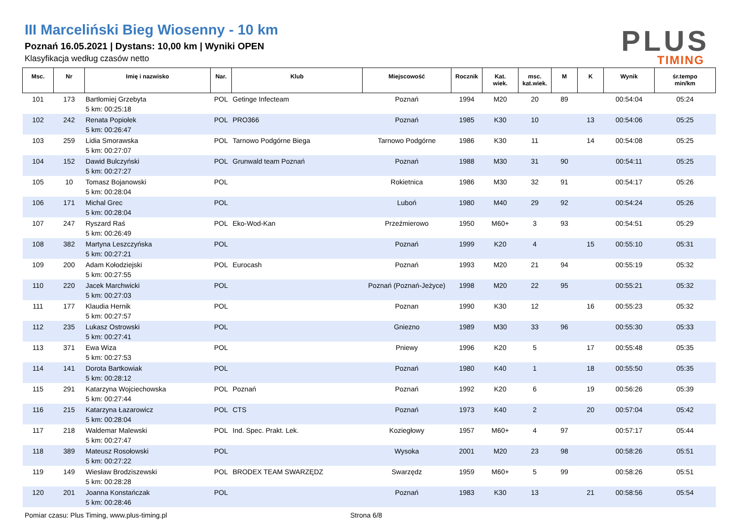III Marceliński Bieg Wiosenny - 10 km
Poznań 16.05.2021 | Dystans: 10,00 km | Wyniki OPEN
Klasyfikacja według czasów netto
PLUS
TIMING
| Msc. | Nr | Imię i nazwisko | Nar. | Klub | Miejscowość | Rocznik | Kat. wiek. | msc. kat.wiek. | M | K | Wynik | śr.tempo min/km |
| --- | --- | --- | --- | --- | --- | --- | --- | --- | --- | --- | --- | --- |
| 101 | 173 | Bartłomiej Grzebyta 5 km: 00:25:18 | POL | Getinge Infecteam | Poznań | 1994 | M20 | 20 | 89 | | 00:54:04 | 05:24 |
| 102 | 242 | Renata Popiołek 5 km: 00:26:47 | POL | PRO366 | Poznań | 1985 | K30 | 10 | | 13 | 00:54:06 | 05:25 |
| 103 | 259 | Lidia Smorawska 5 km: 00:27:07 | POL | Tarnowo Podgórne Biega | Tarnowo Podgórne | 1986 | K30 | 11 | | 14 | 00:54:08 | 05:25 |
| 104 | 152 | Dawid Bulczyński 5 km: 00:27:27 | POL | Grunwald team Poznań | Poznań | 1988 | M30 | 31 | 90 | | 00:54:11 | 05:25 |
| 105 | 10 | Tomasz Bojanowski 5 km: 00:28:04 | POL | | Rokietnica | 1986 | M30 | 32 | 91 | | 00:54:17 | 05:26 |
| 106 | 171 | Michal Grec 5 km: 00:28:04 | POL | | Luboń | 1980 | M40 | 29 | 92 | | 00:54:24 | 05:26 |
| 107 | 247 | Ryszard Raś 5 km: 00:26:49 | POL | Eko-Wod-Kan | Przeźmierowo | 1950 | M60+ | 3 | 93 | | 00:54:51 | 05:29 |
| 108 | 382 | Martyna Leszczyńska 5 km: 00:27:21 | POL | | Poznań | 1999 | K20 | 4 | | 15 | 00:55:10 | 05:31 |
| 109 | 200 | Adam Kołodziejski 5 km: 00:27:55 | POL | Eurocash | Poznań | 1993 | M20 | 21 | 94 | | 00:55:19 | 05:32 |
| 110 | 220 | Jacek Marchwicki 5 km: 00:27:03 | POL | | Poznań (Poznań-Jeżyce) | 1998 | M20 | 22 | 95 | | 00:55:21 | 05:32 |
| 111 | 177 | Klaudia Hernik 5 km: 00:27:57 | POL | | Poznan | 1990 | K30 | 12 | | 16 | 00:55:23 | 05:32 |
| 112 | 235 | Lukasz Ostrowski 5 km: 00:27:41 | POL | | Gniezno | 1989 | M30 | 33 | 96 | | 00:55:30 | 05:33 |
| 113 | 371 | Ewa Wiza 5 km: 00:27:53 | POL | | Pniewy | 1996 | K20 | 5 | | 17 | 00:55:48 | 05:35 |
| 114 | 141 | Dorota Bartkowiak 5 km: 00:28:12 | POL | | Poznań | 1980 | K40 | 1 | | 18 | 00:55:50 | 05:35 |
| 115 | 291 | Katarzyna Wojciechowska 5 km: 00:27:44 | POL | Poznań | Poznań | 1992 | K20 | 6 | | 19 | 00:56:26 | 05:39 |
| 116 | 215 | Katarzyna Łazarowicz 5 km: 00:28:04 | POL | CTS | Poznań | 1973 | K40 | 2 | | 20 | 00:57:04 | 05:42 |
| 117 | 218 | Waldemar Malewski 5 km: 00:27:47 | POL | Ind. Spec. Prakt. Lek. | Koziegłowy | 1957 | M60+ | 4 | 97 | | 00:57:17 | 05:44 |
| 118 | 389 | Mateusz Rosołowski 5 km: 00:27:22 | POL | | Wysoka | 2001 | M20 | 23 | 98 | | 00:58:26 | 05:51 |
| 119 | 149 | Wiesław Brodziszewski 5 km: 00:28:28 | POL | BRODEX TEAM SWARZĘDZ | Swarzędz | 1959 | M60+ | 5 | 99 | | 00:58:26 | 05:51 |
| 120 | 201 | Joanna Konstańczak 5 km: 00:28:46 | POL | | Poznań | 1983 | K30 | 13 | | 21 | 00:58:56 | 05:54 |
Pomiar czasu: Plus Timing, www.plus-timing.pl Strona 6/8